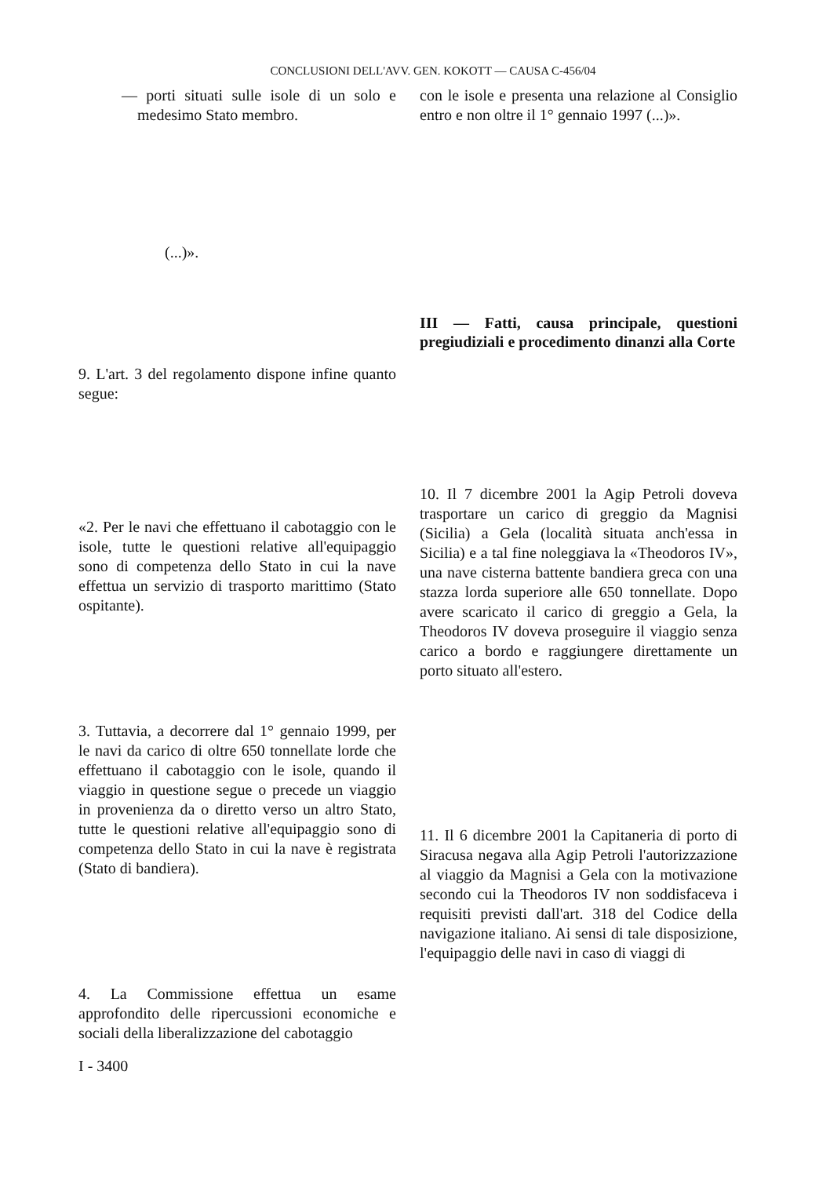CONCLUSIONI DELL'AVV. GEN. KOKOTT — CAUSA C-456/04
— porti situati sulle isole di un solo e medesimo Stato membro.
(...)».
9. L'art. 3 del regolamento dispone infine quanto segue:
«2. Per le navi che effettuano il cabotaggio con le isole, tutte le questioni relative all'equipaggio sono di competenza dello Stato in cui la nave effettua un servizio di trasporto marittimo (Stato ospitante).
3. Tuttavia, a decorrere dal 1° gennaio 1999, per le navi da carico di oltre 650 tonnellate lorde che effettuano il cabotaggio con le isole, quando il viaggio in questione segue o precede un viaggio in provenienza da o diretto verso un altro Stato, tutte le questioni relative all'equipaggio sono di competenza dello Stato in cui la nave è registrata (Stato di bandiera).
4. La Commissione effettua un esame approfondito delle ripercussioni economiche e sociali della liberalizzazione del cabotaggio
con le isole e presenta una relazione al Consiglio entro e non oltre il 1° gennaio 1997 (...)».
III — Fatti, causa principale, questioni pregiudiziali e procedimento dinanzi alla Corte
10. Il 7 dicembre 2001 la Agip Petroli doveva trasportare un carico di greggio da Magnisi (Sicilia) a Gela (località situata anch'essa in Sicilia) e a tal fine noleggiava la «Theodoros IV», una nave cisterna battente bandiera greca con una stazza lorda superiore alle 650 tonnellate. Dopo avere scaricato il carico di greggio a Gela, la Theodoros IV doveva proseguire il viaggio senza carico a bordo e raggiungere direttamente un porto situato all'estero.
11. Il 6 dicembre 2001 la Capitaneria di porto di Siracusa negava alla Agip Petroli l'autorizzazione al viaggio da Magnisi a Gela con la motivazione secondo cui la Theodoros IV non soddisfaceva i requisiti previsti dall'art. 318 del Codice della navigazione italiano. Ai sensi di tale disposizione, l'equipaggio delle navi in caso di viaggi di
I - 3400